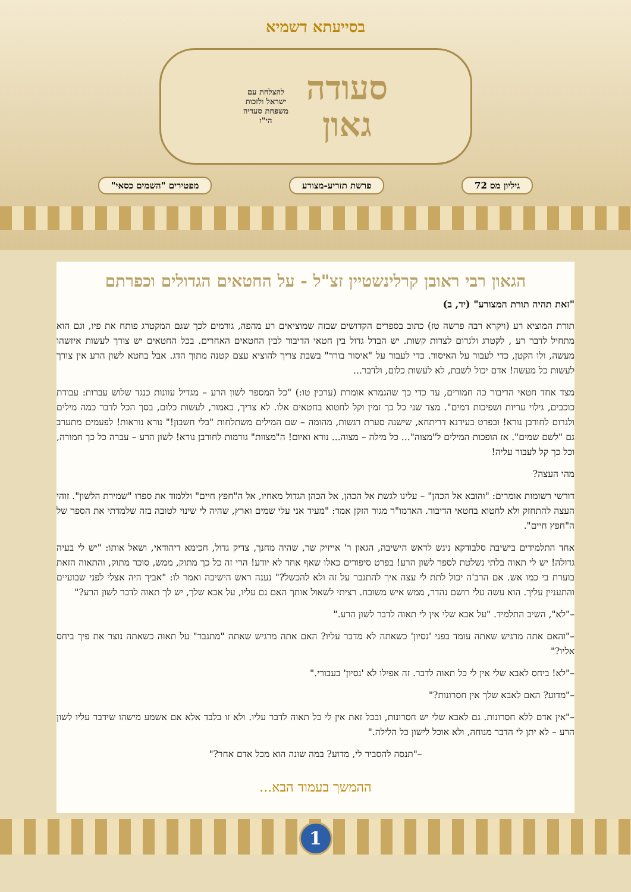בסייעתא דשמיא
סעודה
גאון
להצלחת עם
ישראל ולזכות
משפחת סעדיה
הי"ו
גיליון מס 72 פרשת תזריע-מצורע מפטירים "השמים כסאי"
הגאון רבי ראובן קרלינשטיין זצ"ל - על החטאים הגדולים וכפרתם
"זאת תהיה תורת המצורע" (יד, ב)
תורת המוציא רע (ויקרא רבה פרשה טז) כתוב בספרים הקדושים שבזה שמוציאים רע מהפה, גורמים לכך שגם המקטרג פותח את פיו, וגם הוא מתחיל לדבר רע , לקטרג ולגרום לצרות קשות. יש הבדל גדול בין חטאי הדיבור לבין החטאים האחרים. בכל החטאים יש צורך לעשות איזשהו מעשה, ולו הקטן, כדי לעבור על האיסור. כדי לעבור על "איסור בורר" בשבת צריך להוציא עצם קטנה מתוך הדג. אבל בחטא לשון הרע אין צורך לעשות כל מעשה! אדם יכול לשבת, לא לעשות כלום, ולדבר...
מצד אחד חטאי הדיבור כה חמורים, עד כדי כך שהגמרא אומרת (ערכין טו:) "כל המספר לשון הרע – מגדיל עוונות כנגד שלוש עברות: עבודת כוכבים, גילוי עריות ושפיכות דמים". מצד שני כל כך זמין וקל לחטוא בחטאים אלו. לא צריך, כאמור, לעשות כלום, בסך הכל לדבר כמה מילים ולגרום לחורבן נורא! ובפרט בעידנא דריתחא, שישנה סערת רגשות, מהומה – שם המילים משתלחות "בלי חשבון!" נורא נוראות! לפעמים מתערב גם "לשם שמים". אז הופכות המילים ל"מצוה"... כל מילה – מצוה... נורא ואיום! ה"מצוות" גורמות לחורבן נורא! לשון הרע – עברה כל כך חמורה, וכל כך קל לעבור עליה!
מהי העצה?
דורשי רשומות אומרים: "והובא אל הכהן" – עלינו לגשת אל הכהן, אל הכהן הגדול מאחיו, אל ה"חפץ חיים" וללמוד את ספרו "שמירת הלשון". זוהי העצה להתחזק ולא לחטוא בחטאי הדיבור. האדמו"ר מגור הזקן אמר: "מעיד אני עלי שמים וארץ, שהיה לי שינוי לטובה בזה שלמדתי את הספר של ה"חפץ חיים".
אחד התלמידים בישיבת סלבודקא ניגש לראש הישיבה, הגאון ר' אייזיק שר, שהיה מחנך, צדיק גדול, חכימא דיהודאי, ושאל אותו: "יש לי בעיה גדולה! יש לי תאוה בלתי נשלטת לספר לשון הרע! בפרט סיפורים כאלו שאף אחד לא יודע! הרי זה כל כך מתוק, ממש, סוכר מתוק, והתאוה הזאת בוערת בי כמו אש. אם הרב'ה יכול לתת לי עצה איך להתגבר על זה ולא להכשל?" נענה ראש הישיבה ואמר לו: "אביך היה אצלי לפני שבועיים והתעניין עליך. הוא עשה עלי רושם נהדר, ממש איש משובח. רציתי לשאול אותך האם גם עליו, על אבא שלך, יש לך תאוה לדבר לשון הרע?"
–"לא", השיב התלמיד. "על אבא שלי אין לי תאוה לדבר לשון הרע."
–"והאם אתה מרגיש שאתה עומד בפני 'נסיון' כשאתה לא מדבר עליו? האם אתה מרגיש שאתה "מתגבר" על תאוה כשאתה נוצר את פיך ביחס אליו?"
–"לא! ביחס לאבא שלי אין לי כל תאוה לדבר. זה אפילו לא 'נסיון' בעבורי."
–"מדוע? האם לאבא שלך אין חסרונות?"
–"אין אדם ללא חסרונות. גם לאבא שלי יש חסרונות, ובכל זאת אין לי כל תאוה לדבר עליו. ולא זו בלבד אלא אם אשמע מישהו שידבר עליו לשון הרע – לא יתן לי הדבר מנוחה, ולא אוכל לישון כל הלילה."
–"תנסה להסביר לי, מדוע? במה שונה הוא מכל אדם אחר?"
ההמשך בעמוד הבא...
1